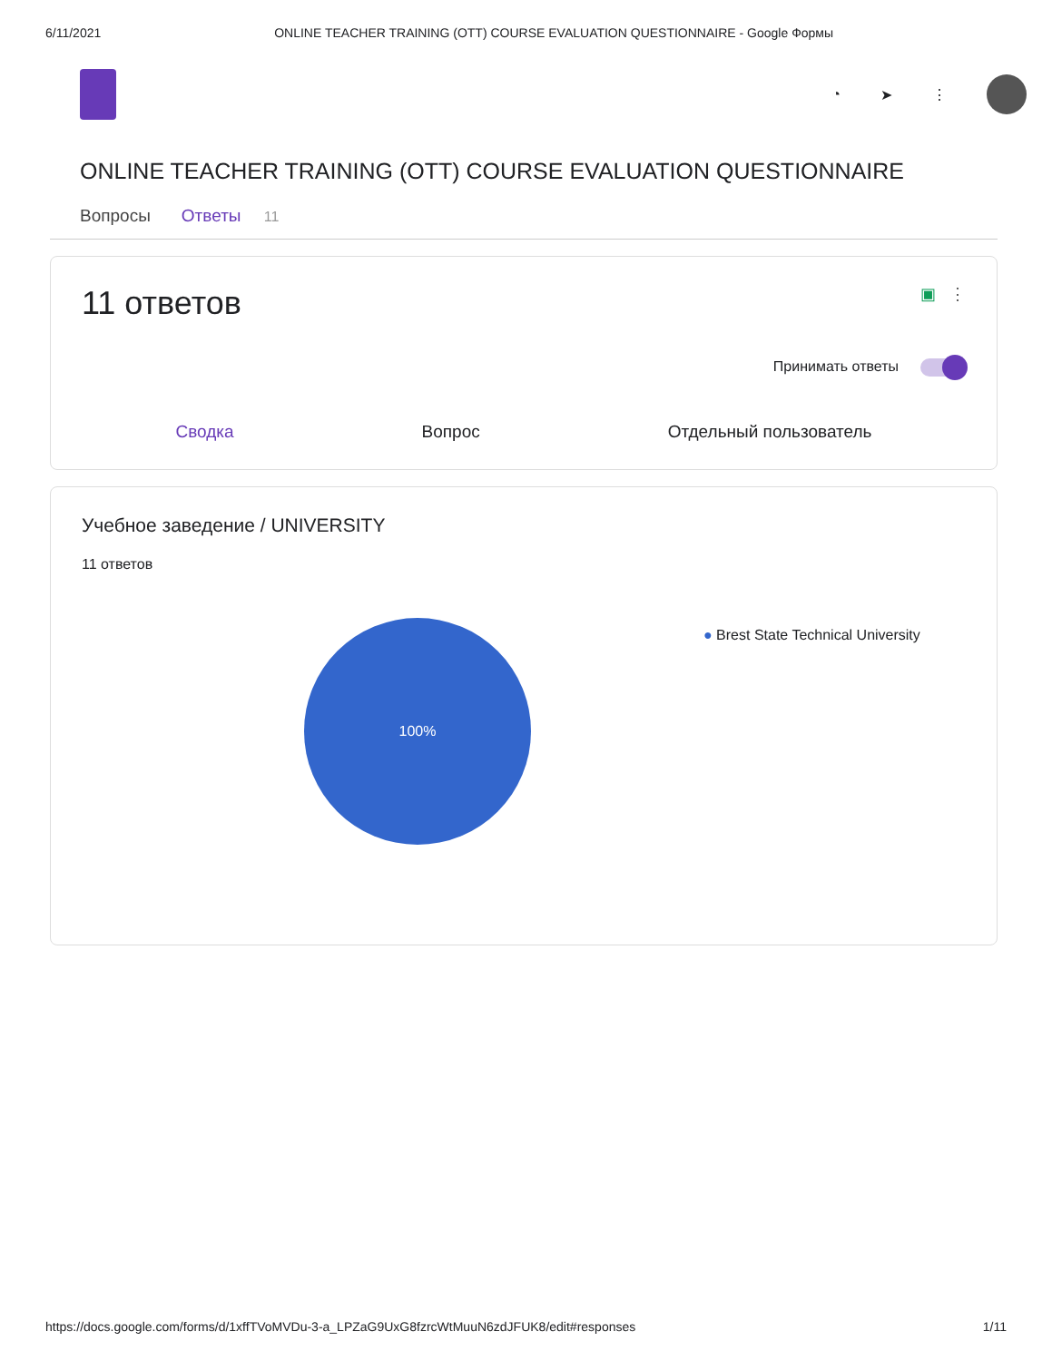6/11/2021 ONLINE TEACHER TRAINING (OTT) COURSE EVALUATION QUESTIONNAIRE - Google Формы
◔ ➤ ⋮
ONLINE TEACHER TRAINING (OTT) COURSE EVALUATION QUESTIONNAIRE
Вопросы Ответы 11
11 ответов ▣ ⋮
Принимать ответы
Сводка Вопрос Отдельный пользователь
Учебное заведение / UNIVERSITY
11 ответов
100%
● Brest State Technical University
https://docs.google.com/forms/d/1xffTVoMVDu-3-a_LPZaG9UxG8fzrcWtMuuN6zdJFUK8/edit#responses 1/11